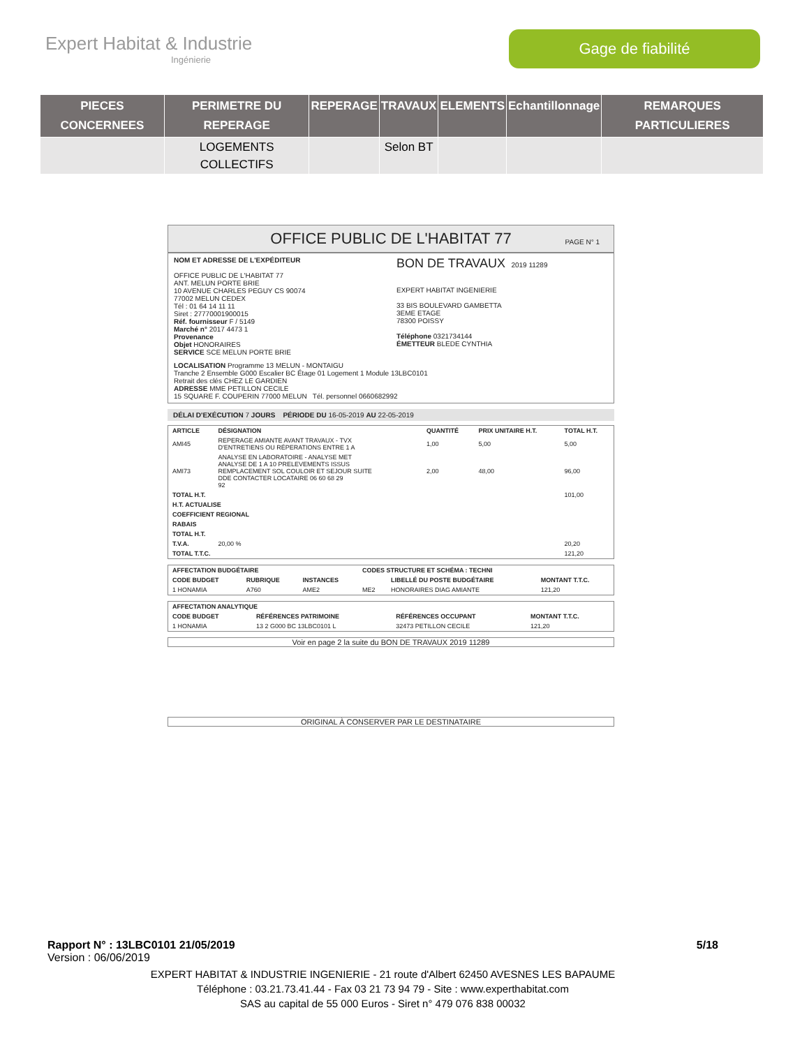Expert Habitat & Industrie
Ingénierie
Gage de fiabilité
| PIECES CONCERNEES | PERIMETRE DU REPERAGE | REPERAGE | TRAVAUX | ELEMENTS | Echantillonnage | REMARQUES PARTICULIERES |
| --- | --- | --- | --- | --- | --- | --- |
| | LOGEMENTS COLLECTIFS | | Selon BT | | | |
OFFICE PUBLIC DE L'HABITAT 77 PAGE N° 1
NOM ET ADRESSE DE L'EXPÉDITEUR
OFFICE PUBLIC DE L'HABITAT 77
ANT. MELUN PORTE BRIE
10 AVENUE CHARLES PEGUY CS 90074
77002 MELUN CEDEX
Tél : 01 64 14 11 11
Siret : 27770001900015
Réf. fournisseur F / 5149
Marché n° 2017 4473 1
Provenance
Objet HONORAIRES
SERVICE SCE MELUN PORTE BRIE
BON DE TRAVAUX 2019 11289
EXPERT HABITAT INGENIERIE
33 BIS BOULEVARD GAMBETTA
3EME ETAGE
78300 POISSY
Téléphone 0321734144
ÉMETTEUR BLEDE CYNTHIA
LOCALISATION Programme 13 MELUN - MONTAIGU
Tranche 2 Ensemble G000 Escalier BC Étage 01 Logement 1 Module 13LBC0101
Retrait des clés CHEZ LE GARDIEN
ADRESSE MME PETILLON CECILE
15 SQUARE F. COUPERIN 77000 MELUN Tél. personnel 0660682992
DÉLAI D'EXÉCUTION 7 JOURS PÉRIODE DU 16-05-2019 AU 22-05-2019
| ARTICLE | DÉSIGNATION | QUANTITÉ | PRIX UNITAIRE H.T. | TOTAL H.T. |
| --- | --- | --- | --- | --- |
| AMI45 | REPERAGE AMIANTE AVANT TRAVAUX - TVX D'ENTRETIENS OU RÉPERATIONS ENTRE 1 A | 1,00 | 5,00 | 5,00 |
| AMI73 | ANALYSE EN LABORATOIRE - ANALYSE MET ANALYSE DE 1 A 10 PRELEVEMENTS ISSUS REMPLACEMENT SOL COULOIR ET SEJOUR SUITE DDE CONTACTER LOCATAIRE 06 60 68 29 92 | 2,00 | 48,00 | 96,00 |
| TOTAL H.T. | | | | 101,00 |
| H.T. ACTUALISE | | | | |
| COEFFICIENT REGIONAL | | | | |
| RABAIS | | | | |
| TOTAL H.T. | | | | |
| T.V.A. | 20,00 % | | | 20,20 |
| TOTAL T.T.C. | | | | 121,20 |
| AFFECTATION BUDGÉTAIRE | | | CODES STRUCTURE ET SCHÉMA : TECHNI | | |
| --- | --- | --- | --- | --- | --- |
| CODE BUDGET | RUBRIQUE | INSTANCES | | LIBELLÉ DU POSTE BUDGÉTAIRE | MONTANT T.T.C. |
| 1 HONAMIA | A760 | AME2 | ME2 | HONORAIRES DIAG AMIANTE | 121,20 |
| AFFECTATION ANALYTIQUE | | | |
| --- | --- | --- | --- |
| CODE BUDGET | RÉFÉRENCES PATRIMOINE | RÉFÉRENCES OCCUPANT | MONTANT T.T.C. |
| 1 HONAMIA | 13 2 G000 BC 13LBC0101 L | 32473 PETILLON CECILE | 121,20 |
Voir en page 2 la suite du BON DE TRAVAUX 2019 11289
ORIGINAL À CONSERVER PAR LE DESTINATAIRE
Rapport N° : 13LBC0101 21/05/2019 5/18
Version : 06/06/2019
EXPERT HABITAT & INDUSTRIE INGENIERIE - 21 route d'Albert 62450 AVESNES LES BAPAUME
Téléphone : 03.21.73.41.44 - Fax 03 21 73 94 79 - Site : www.experthabitat.com
SAS au capital de 55 000 Euros - Siret n° 479 076 838 00032